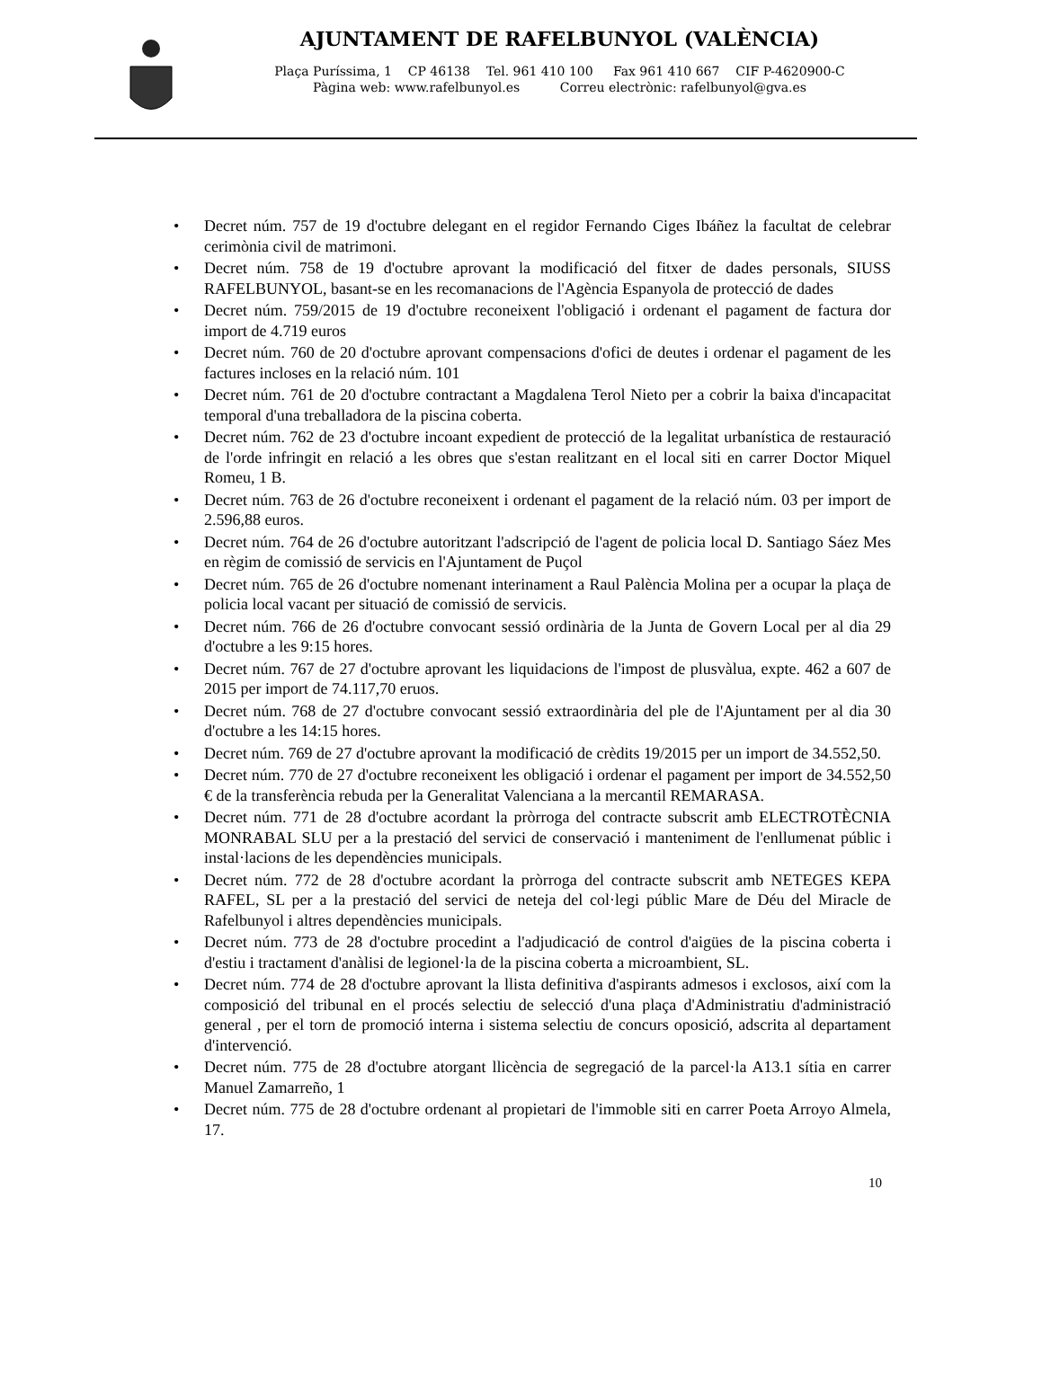AJUNTAMENT DE RAFELBUNYOL (VALÈNCIA)
Plaça Puríssima, 1 CP 46138 Tel. 961 410 100 Fax 961 410 667 CIF P-4620900-C
Pàgina web: www.rafelbunyol.es Correu electrònic: rafelbunyol@gva.es
• Decret núm. 757 de 19 d'octubre delegant en el regidor Fernando Ciges Ibáñez la facultat de celebrar cerimònia civil de matrimoni.
• Decret núm. 758 de 19 d'octubre aprovant la modificació del fitxer de dades personals, SIUSS RAFELBUNYOL, basant-se en les recomanacions de l'Agència Espanyola de protecció de dades
• Decret núm. 759/2015 de 19 d'octubre reconeixent l'obligació i ordenant el pagament de factura dor import de 4.719 euros
• Decret núm. 760 de 20 d'octubre aprovant compensacions d'ofici de deutes i ordenar el pagament de les factures incloses en la relació núm. 101
• Decret núm. 761 de 20 d'octubre contractant a Magdalena Terol Nieto per a cobrir la baixa d'incapacitat temporal d'una treballadora de la piscina coberta.
• Decret núm. 762 de 23 d'octubre incoant expedient de protecció de la legalitat urbanística de restauració de l'orde infringit en relació a les obres que s'estan realitzant en el local siti en carrer Doctor Miquel Romeu, 1 B.
• Decret núm. 763 de 26 d'octubre reconeixent i ordenant el pagament de la relació núm. 03 per import de 2.596,88 euros.
• Decret núm. 764 de 26 d'octubre autoritzant l'adscripció de l'agent de policia local D. Santiago Sáez Mes en règim de comissió de servicis en l'Ajuntament de Puçol
• Decret núm. 765 de 26 d'octubre nomenant interinament a Raul Palència Molina per a ocupar la plaça de policia local vacant per situació de comissió de servicis.
• Decret núm. 766 de 26 d'octubre convocant sessió ordinària de la Junta de Govern Local per al dia 29 d'octubre a les 9:15 hores.
• Decret núm. 767 de 27 d'octubre aprovant les liquidacions de l'impost de plusvàlua, expte. 462 a 607 de 2015 per import de 74.117,70 eruos.
• Decret núm. 768 de 27 d'octubre convocant sessió extraordinària del ple de l'Ajuntament per al dia 30 d'octubre a les 14:15 hores.
• Decret núm. 769 de 27 d'octubre aprovant la modificació de crèdits 19/2015 per un import de 34.552,50.
• Decret núm. 770 de 27 d'octubre reconeixent les obligació i ordenar el pagament per import de 34.552,50 € de la transferència rebuda per la Generalitat Valenciana a la mercantil REMARASA.
• Decret núm. 771 de 28 d'octubre acordant la pròrroga del contracte subscrit amb ELECTROTÈCNIA MONRABAL SLU per a la prestació del servici de conservació i manteniment de l'enllumenat públic i instal·lacions de les dependències municipals.
• Decret núm. 772 de 28 d'octubre acordant la pròrroga del contracte subscrit amb NETEGES KEPA RAFEL, SL per a la prestació del servici de neteja del col·legi públic Mare de Déu del Miracle de Rafelbunyol i altres dependències municipals.
• Decret núm. 773 de 28 d'octubre procedint a l'adjudicació de control d'aigües de la piscina coberta i d'estiu i tractament d'anàlisi de legionel·la de la piscina coberta a microambient, SL.
• Decret núm. 774 de 28 d'octubre aprovant la llista definitiva d'aspirants admesos i exclosos, així com la composició del tribunal en el procés selectiu de selecció d'una plaça d'Administratiu d'administració general , per el torn de promoció interna i sistema selectiu de concurs oposició, adscrita al departament d'intervenció.
• Decret núm. 775 de 28 d'octubre atorgant llicència de segregació de la parcel·la A13.1 sítia en carrer Manuel Zamarreño, 1
• Decret núm. 775 de 28 d'octubre ordenant al propietari de l'immoble siti en carrer Poeta Arroyo Almela, 17.
10